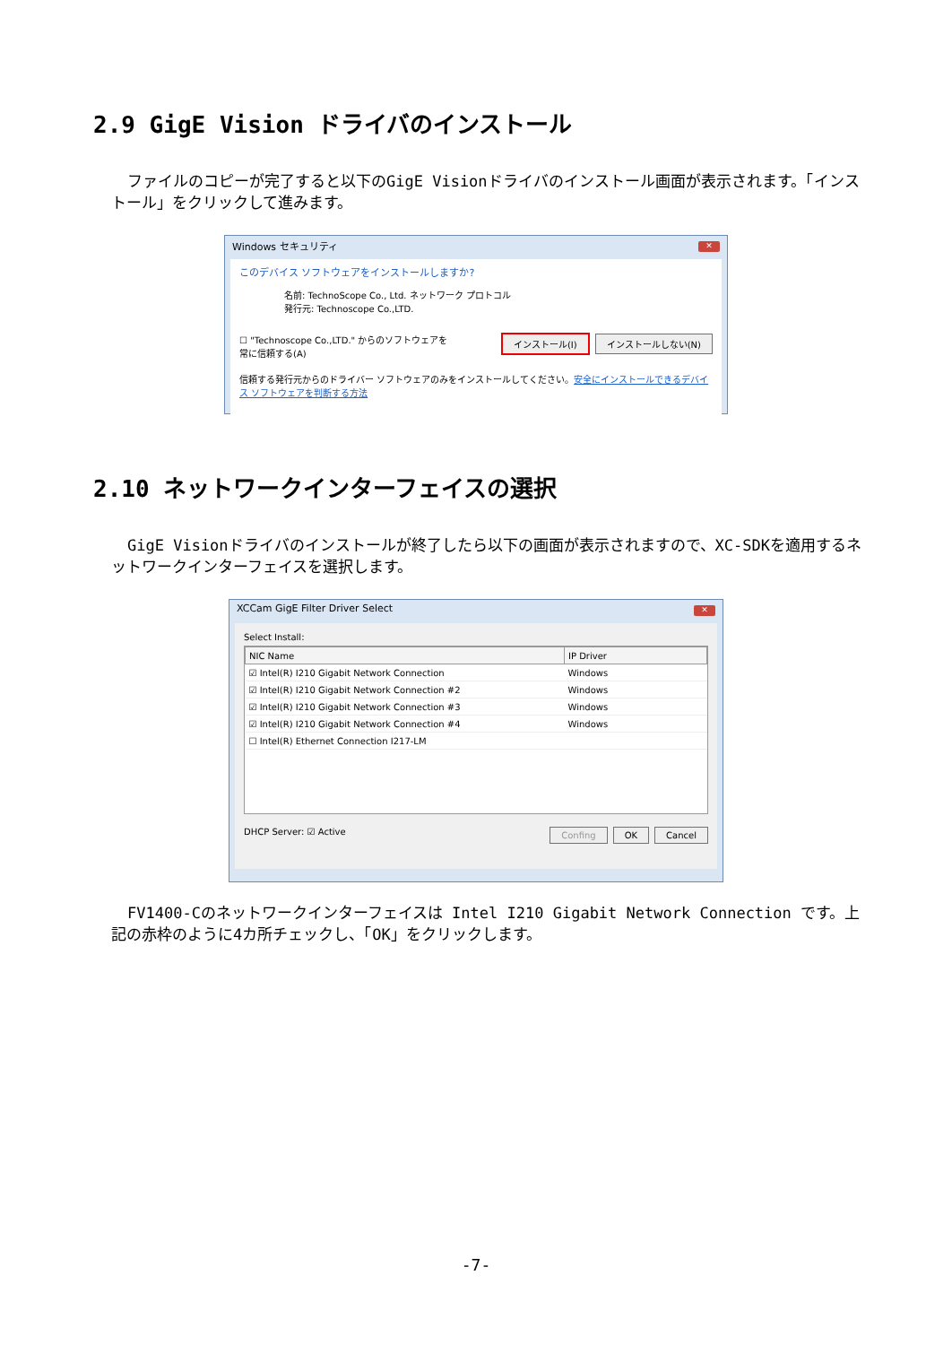2.9 GigE Vision ドライバのインストール
ファイルのコピーが完了すると以下のGigE Visionドライバのインストール画面が表示されます。「インストール」をクリックして進みます。
Windows セキュリティ ✕
このデバイス ソフトウェアをインストールしますか?
名前: TechnoScope Co., Ltd. ネットワーク プロトコル
発行元: Technoscope Co.,LTD.
☐ "Technoscope Co.,LTD." からのソフトウェアを
常に信頼する(A) インストール(I) インストールしない(N)
信頼する発行元からのドライバー ソフトウェアのみをインストールしてください。安全にインストールできるデバイス ソフトウェアを判断する方法
2.10 ネットワークインターフェイスの選択
GigE Visionドライバのインストールが終了したら以下の画面が表示されますので、XC-SDKを適用するネットワークインターフェイスを選択します。
XCCam GigE Filter Driver Select ✕
Select Install:
| NIC Name | IP Driver |
| --- | --- |
| ☑ Intel(R) I210 Gigabit Network Connection | Windows |
| ☑ Intel(R) I210 Gigabit Network Connection #2 | Windows |
| ☑ Intel(R) I210 Gigabit Network Connection #3 | Windows |
| ☑ Intel(R) I210 Gigabit Network Connection #4 | Windows |
| ☐ Intel(R) Ethernet Connection I217-LM | |
DHCP Server: ☑ Active Confing OK Cancel
FV1400-Cのネットワークインターフェイスは Intel I210 Gigabit Network Connection です。上記の赤枠のように4カ所チェックし、「OK」をクリックします。
-7-